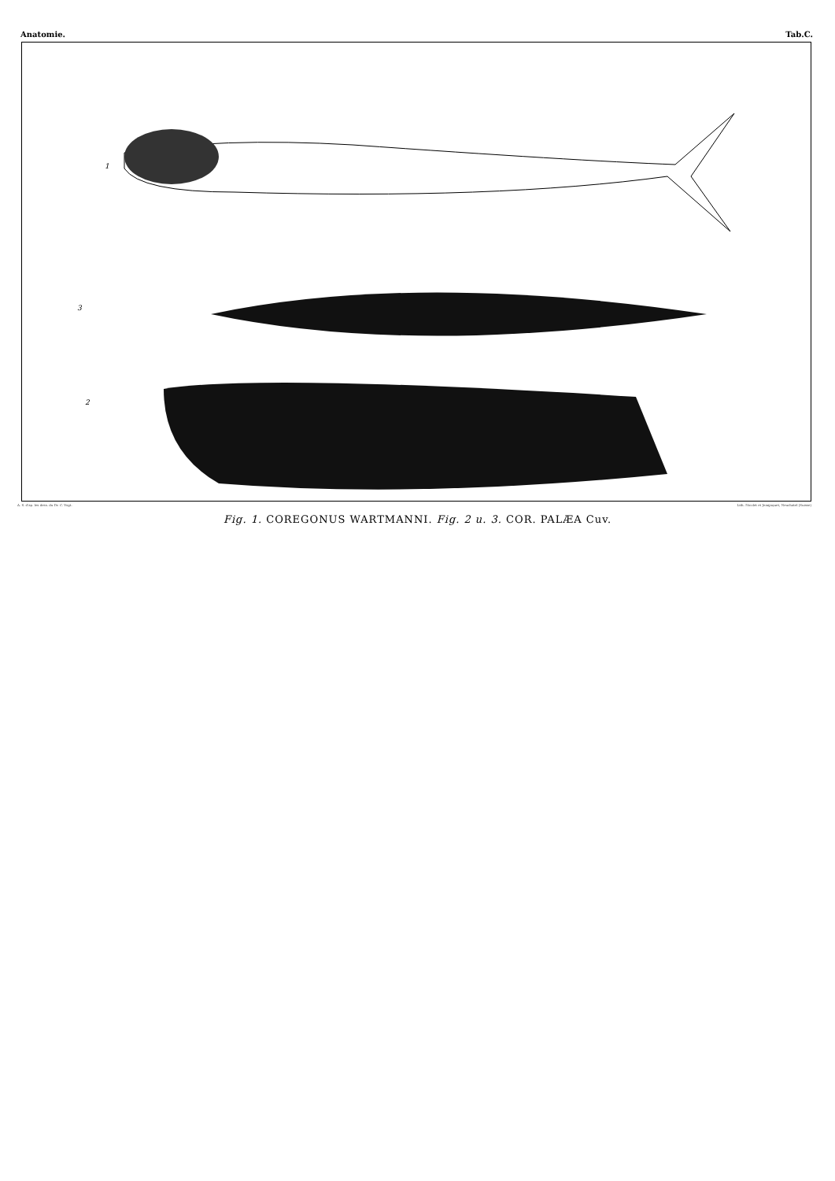Anatomie. Tab.C.
1
3
2
A. S. d'ap. les dess. du Dr. C. Vogt. Lith. Nicolet et Jeanjaquet, Neuchatel (Suisse)
Fig. 1. COREGONUS WARTMANNI. Fig. 2 u. 3. COR. PALÆA Cuv.